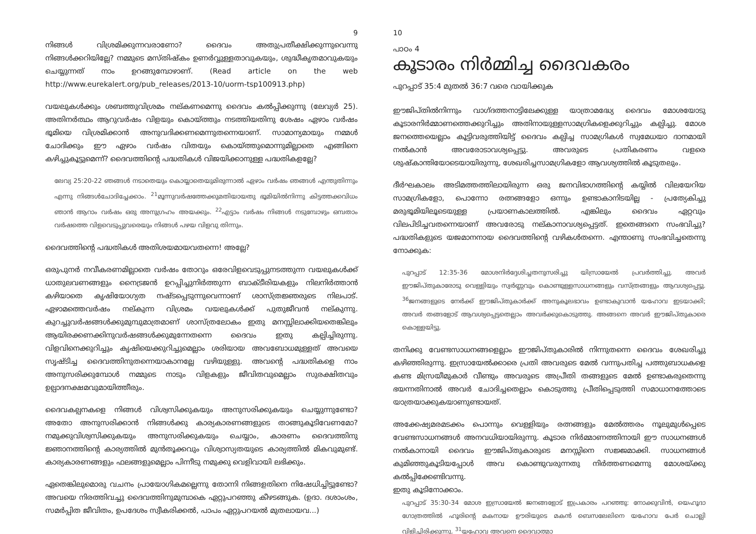9
നിങ്ങൾ വിശ്രമിക്കുന്നവരാണോ? ദൈവം അതുപ്രതീക്ഷിക്കുന്നുവെന്നു നിങ്ങൾക്കറിയില്ലേ? നമ്മുടെ മസ്തിഷ്കം ഉണർവ്വുള്ളതാവുകയും, ശുദ്ധീകൃതമാവുകയും ചെയ്യുന്നത് നാം ഉറങ്ങുമ്പോഴാണ്. (Read article on the web http://www.eurekalert.org/pub_releases/2013-10/uorm-tsp100913.php)
വയലുകൾക്കും ശബത്തുവിശ്രമം നല്കണമെന്നു ദൈവം കൽപ്പിക്കുന്നു (ലേവ്യർ 25). അതിനർത്ഥം ആറുവർഷം വിളയും കൊയ്ത്തും നടത്തിയതിനു ശേഷം ഏഴാം വർഷം ഭൂമിയെ വിശ്രമിക്കാൻ അനുവദിക്കണമെന്നുതന്നെയാണ്. സാമാന്യമായും നമ്മൾ ചോദിക്കും ഈ ഏഴാം വർഷം വിതയും കൊയ്ത്തുമൊന്നുമില്ലാതെ എങ്ങിനെ കഴിച്ചുകൂട്ടുമെന്ന്? ദൈവത്തിന്റെ പദ്ധതികൾ വിജയിക്കാനുള്ള പദ്ധതികളല്ലേ?
ലേവ്യ 25:20-22 ഞങ്ങൾ നടാതെയും കൊയ്യാതെയുമിരുന്നാൽ ഏഴാം വർഷം ഞങ്ങൾ എന്തുതിന്നും എന്നു നിങ്ങൾചോദിച്ചേക്കാം. <sup>21</sup>മൂന്നുവർഷത്തേക്കുമതിയായതു ഭൂമിയിൽനിന്നു കിട്ടത്തക്കവിധം ഞാൻ ആറാം വർഷം ഒരു അനുഗ്രഹം അയക്കും. <sup>22</sup>എട്ടാം വർഷം നിങ്ങൾ നടുമ്പോഴും ഒമ്പതാം വർഷത്തെ വിളവെടുപ്പുവരെയും നിങ്ങൾ പഴയ വിളവു തിന്നും.
ദൈവത്തിന്റെ പദ്ധതികൾ അതിശയമായവതന്നെ! അല്ലേ?
ഒരുപുനർ നവീകരണമില്ലാതെ വർഷം തോറും ഒരേവിളവെടുപ്പുനടത്തുന്ന വയലുകൾക്ക് ധാതുലവണങ്ങളും നൈട്രജൻ ഉറപ്പിച്ചുനിർത്തുന്ന ബാക്ടീരിയകളും നിലനിർത്താൻ കഴിയാതെ കൃഷിയോഗ്യത നഷ്ടപ്പെടുന്നുവെന്നാണ് ശാസ്ത്രജ്ഞരുടെ നിലപാട്. ഏഴാമത്തെവർഷം നല്കുന്ന വിശ്രമം വയലുകൾക്ക് പുതുജീവൻ നല്കുന്നു. കുറച്ചുവർഷങ്ങൾക്കുമുമ്പുമാത്രമാണ് ശാസ്ത്രലോകം ഇതു മനസ്സിലാക്കിയതെങ്കിലും ആയിരക്കണക്കിനുവർഷങ്ങൾക്കുമുന്നേതന്നെ ദൈവം ഇതു കല്പിച്ചിരുന്നു. വിളവിനെക്കുറിച്ചും കൃഷിയെക്കുറിച്ചുമെല്ലാം ശരിയായ അവബോധമുള്ളത് അവയെ സൃഷ്ടിച്ച ദൈവത്തിനുതന്നെയാകാനല്ലേ വഴിയുള്ളു. അവന്റെ പദ്ധതികളെ നാം അനുസരിക്കുമ്പോൾ നമ്മുടെ നാടും വിളകളും ജീവിതവുമെല്ലാം സുരക്ഷിതവും ഉല്പാദനക്ഷമവുമായിത്തീരും.
ദൈവകല്പനകളെ നിങ്ങൾ വിശ്വസിക്കുകയും അനുസരിക്കുകയും ചെയ്യുന്നുണ്ടോ? അതോ അനുസരിക്കാൻ നിങ്ങൾക്കു കാര്യകാരണങ്ങളുടെ താങ്ങുകൂടിവേണമോ? നമുക്കുവിശ്വസിക്കുകയും അനുസരിക്കുകയും ചെയ്യാം, കാരണം ദൈവത്തിനു ജ്ഞാനത്തിന്റെ കാര്യത്തിൽ മുൻതൂക്കവും വിശ്വാസ്യതയുടെ കാര്യത്തിൽ മികവുമുണ്ട്. കാര്യകാരണങ്ങളും ഫലങ്ങളുമെല്ലാം പിന്നീടു നമുക്കു വെളിവായി ലഭിക്കും.
ഏതെങ്കിലുമൊരു വചനം പ്രായോഗികമല്ലെന്നു തോന്നി നിങ്ങളതിനെ നിഷേധിച്ചിട്ടുണ്ടോ? അവയെ നിരത്തിവച്ചു ദൈവത്തിനുമുമ്പാകെ ഏറ്റുപറഞ്ഞു കീഴടങ്ങുക. (ഉദാ. ദശാംശം, സമർപ്പിത ജീവിതം, ഉപദേശം സ്വീകരിക്കൽ, പാപം ഏറ്റുപറയൽ മുതലായവ...)
10
പാഠം 4
കൂടാരം നിർമ്മിച്ച ദൈവകരം
പുറപ്പാട് 35:4 മുതൽ 36:7 വരെ വായിക്കുക
ഈജിപ്തിൽനിന്നും വാഗ്ദത്തനാട്ടിലേക്കുള്ള യാത്രാമദ്ധ്യേ ദൈവം മോശയോടു കൂടാരനിർമ്മാണത്തെക്കുറിച്ചും അതിനായുള്ളസാമഗ്രികളെക്കുറിച്ചും കല്പിച്ചു. മോശ ജനത്തെയെല്ലാം കൂട്ടിവരുത്തിയിട്ട് ദൈവം കല്പിച്ച സാമഗ്രികൾ സ്വമേധയാ ദാനമായി നൽകാൻ അവരോടാവശ്യപ്പെട്ടു. അവരുടെ പ്രതികരണം വളരെ ശുഷ്കാന്തിയോടെയായിരുന്നു, ശേഖരിച്ചസാമഗ്രികളോ ആവശ്യത്തിൽ കൂടുതലും.
ദീർഘകാലം അടിമത്തത്തിലായിരുന്ന ഒരു ജനവിഭാഗത്തിന്റെ കയ്യിൽ വിലയേറിയ സാമഗ്രികളോ, പൊന്നോ രത്നങ്ങളോ ഒന്നും ഉണ്ടാകാനിടയില്ല - പ്രത്യേകിച്ചു മരുഭൂമിയിലൂടെയുള്ള പ്രയാണകാലത്തിൽ. എങ്കിലും ദൈവം ഏറ്റവും വിലപിടിച്ചവതന്നെയാണ് അവരോടു നല്കാനാവശ്യപ്പെട്ടത്. ഇതെങ്ങനെ സംഭവിച്ചു? പദ്ധതികളുടെ യജമാനനായ ദൈവത്തിന്റെ വഴികൾതന്നെ. എന്താണു സംഭവിച്ചതെന്നു നോക്കുക:
പുറപ്പാട് 12:35-36 മോശനിർദ്ദേശിച്ചതനുസരിച്ചു യിസ്രായേൽ പ്രവർത്തിച്ചു. അവർ ഈജിപ്തുകാരോടു വെള്ളിയും സ്വർണ്ണവും കൊണ്ടുള്ളസാധനങ്ങളും വസ്ത്രങ്ങളും ആവശ്യപ്പെട്ടു. <sup>36</sup>ജനങ്ങളുടെ നേർക്ക് ഈജിപ്തുകാർക്ക് അനുകൂലഭാവം ഉണ്ടാകുവാൻ യഹോവ ഇടയാക്കി; അവർ തങ്ങളോട് ആവശ്യപ്പെട്ടതെല്ലാം അവർക്കുകൊടുത്തു. അങ്ങനെ അവർ ഈജിപ്തുകാരെ കൊള്ളയിട്ടു.
തനിക്കു വേണ്ടസാധനങ്ങളെല്ലാം ഈജിപ്തുകാരിൽ നിന്നുതന്നെ ദൈവം ശേഖരിച്ചു കഴിഞ്ഞിരുന്നു. ഇസ്രായേൽക്കാരെ പ്രതി അവരുടെ മേൽ വന്നുപതിച്ച പത്തുബാധകളെ കണ്ട മിസ്രയീമുകാർ വീണ്ടും അവരുടെ അപ്രീതി തങ്ങളുടെ മേൽ ഉണ്ടാകരുതെന്നു ഭയന്നതിനാൽ അവർ ചോദിച്ചതെല്ലാം കൊടുത്തു പ്രീതിപ്പെടുത്തി സമാധാനത്തോടെ യാത്രയാക്കുകയാണുണ്ടായത്.
അക്കേഷ്യമരമടക്കം പൊന്നും വെള്ളിയും രത്നങ്ങളും മേൽത്തരം നൂലുമുൾപ്പെടെ വേണ്ടസാധനങ്ങൾ അനവധിയായിരുന്നു. കൂടാര നിർമ്മാണത്തിനായി ഈ സാധനങ്ങൾ നൽകാനായി ദൈവം ഈജിപ്തുകാരുടെ മനസ്സിനെ സജ്ജമാക്കി. സാധനങ്ങൾ കുമിഞ്ഞുകൂടിയപ്പോൾ അവ കൊണ്ടുവരുന്നതു നിർത്തണമെന്നു മോശയ്ക്കു കൽപ്പിക്കേണ്ടിവന്നു.
ഇതു കൂടിനോക്കാം.
പുറപ്പാട് 35:30-34 മോശ ഇസ്രായേൽ ജനങ്ങളോട് ഇപ്രകാരം പറഞ്ഞു: നോക്കുവിൻ, യെഹൂദാ ഗോത്രത്തിൽ ഹൂരിന്റെ മകനായ ഊരിയുടെ മകൻ ബെസലേലിനെ യഹോവ പേർ ചൊല്ലി വിളിച്ചിരിക്കുന്നു. <sup>31</sup>യഹോവ അവനെ ദൈവാത്മാ